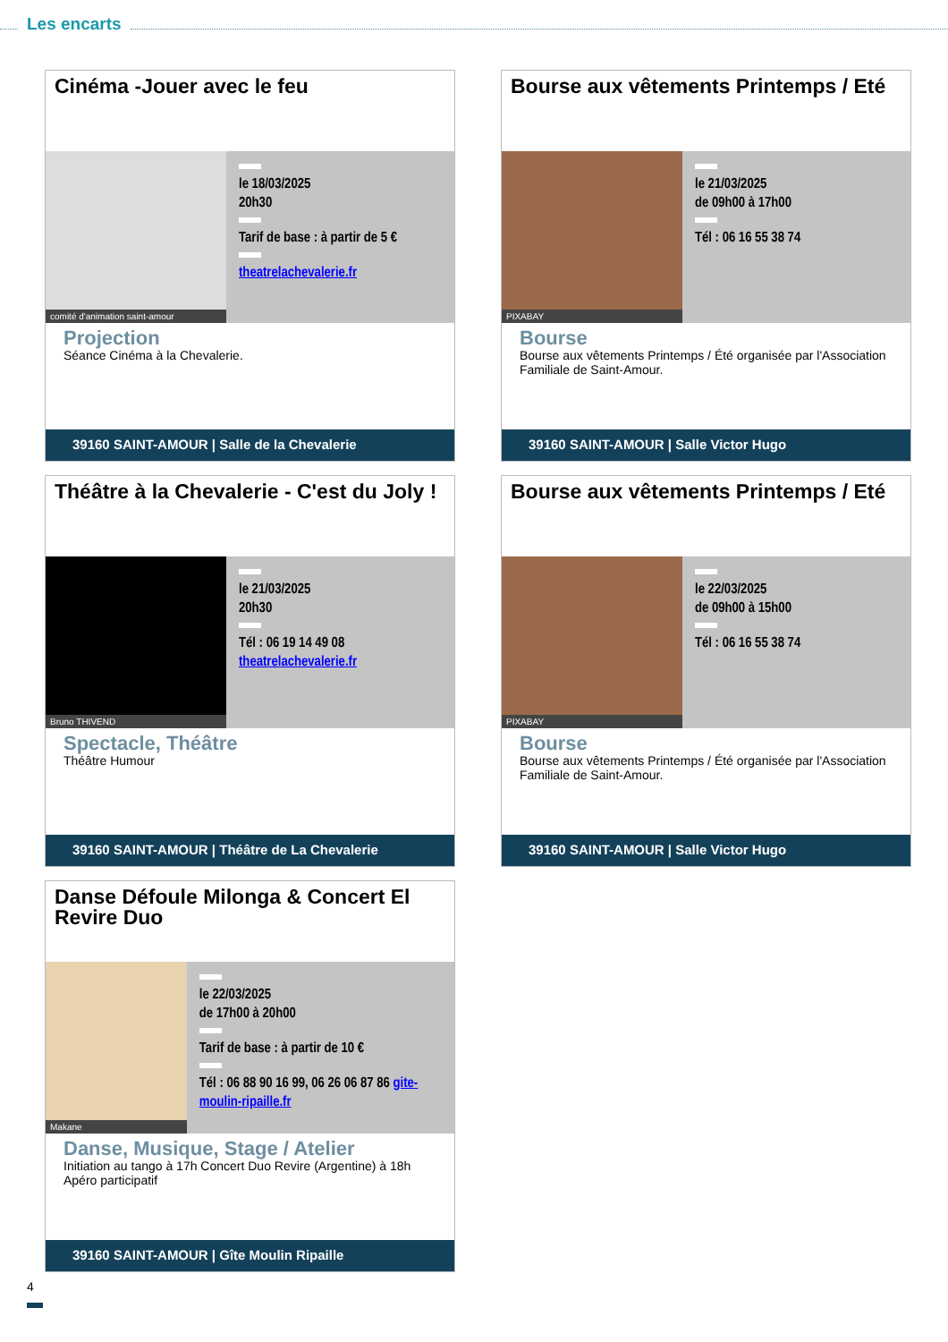Les encarts
Cinéma -Jouer avec le feu
comité d'animation saint-amour
le 18/03/2025
20h30
Tarif de base : à partir de 5 €
theatrelachevalerie.fr
Projection
Séance Cinéma à la Chevalerie.
39160 SAINT-AMOUR | Salle de la Chevalerie
Bourse aux vêtements Printemps / Eté
PIXABAY
le 21/03/2025
de 09h00 à 17h00
Tél : 06 16 55 38 74
Bourse
Bourse aux vêtements Printemps / Été organisée par l'Association Familiale de Saint-Amour.
39160 SAINT-AMOUR | Salle Victor Hugo
Théâtre à la Chevalerie - C'est du Joly !
Bruno THIVEND
le 21/03/2025
20h30
Tél : 06 19 14 49 08
theatrelachevalerie.fr
Spectacle, Théâtre
Théâtre Humour
39160 SAINT-AMOUR | Théâtre de La Chevalerie
Bourse aux vêtements Printemps / Eté
PIXABAY
le 22/03/2025
de 09h00 à 15h00
Tél : 06 16 55 38 74
Bourse
Bourse aux vêtements Printemps / Été organisée par l'Association Familiale de Saint-Amour.
39160 SAINT-AMOUR | Salle Victor Hugo
Danse Défoule Milonga & Concert El Revire Duo
Makane
le 22/03/2025
de 17h00 à 20h00
Tarif de base : à partir de 10 €
Tél : 06 88 90 16 99, 06 26 06 87 86 gite-moulin-ripaille.fr
Danse, Musique, Stage / Atelier
Initiation au tango à 17h Concert Duo Revire (Argentine) à 18h Apéro participatif
39160 SAINT-AMOUR | Gîte Moulin Ripaille
4